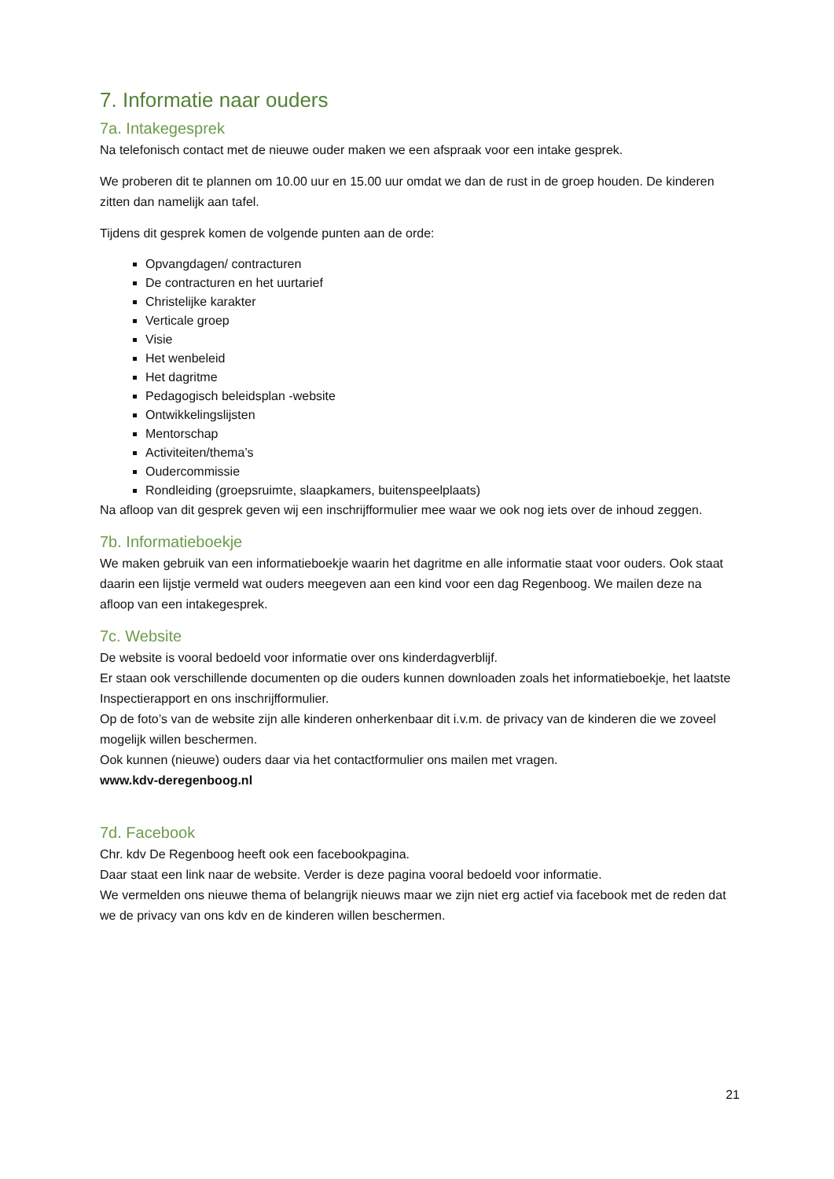7. Informatie naar ouders
7a. Intakegesprek
Na telefonisch contact met de nieuwe ouder maken we een afspraak voor een intake gesprek.
We proberen dit te plannen om 10.00 uur en 15.00 uur omdat we dan de rust in de groep houden. De kinderen zitten dan namelijk aan tafel.
Tijdens dit gesprek komen de volgende punten aan de orde:
Opvangdagen/ contracturen
De contracturen en het uurtarief
Christelijke karakter
Verticale groep
Visie
Het wenbeleid
Het dagritme
Pedagogisch beleidsplan -website
Ontwikkelingslijsten
Mentorschap
Activiteiten/thema’s
Oudercommissie
Rondleiding (groepsruimte, slaapkamers, buitenspeelplaats)
Na afloop van dit gesprek geven wij een inschrijfformulier mee waar we ook nog iets over de inhoud zeggen.
7b. Informatieboekje
We maken gebruik van een informatieboekje waarin het dagritme en alle informatie staat voor ouders. Ook staat daarin een lijstje vermeld wat ouders meegeven aan een kind voor een dag Regenboog. We mailen deze na afloop van een intakegesprek.
7c. Website
De website is vooral bedoeld voor informatie over ons kinderdagverblijf.
Er staan ook verschillende documenten op die ouders kunnen downloaden zoals het informatieboekje, het laatste Inspectierapport en ons inschrijfformulier.
Op de foto’s van de website zijn alle kinderen onherkenbaar dit i.v.m. de privacy van de kinderen die we zoveel mogelijk willen beschermen.
Ook kunnen (nieuwe) ouders daar via het contactformulier ons mailen met vragen.
www.kdv-deregenboog.nl
7d. Facebook
Chr. kdv De Regenboog heeft ook een facebookpagina.
Daar staat een link naar de website. Verder is deze pagina vooral bedoeld voor informatie.
We vermelden ons nieuwe thema of belangrijk nieuws maar we zijn niet erg actief via facebook met de reden dat we de privacy van ons kdv en de kinderen willen beschermen.
21